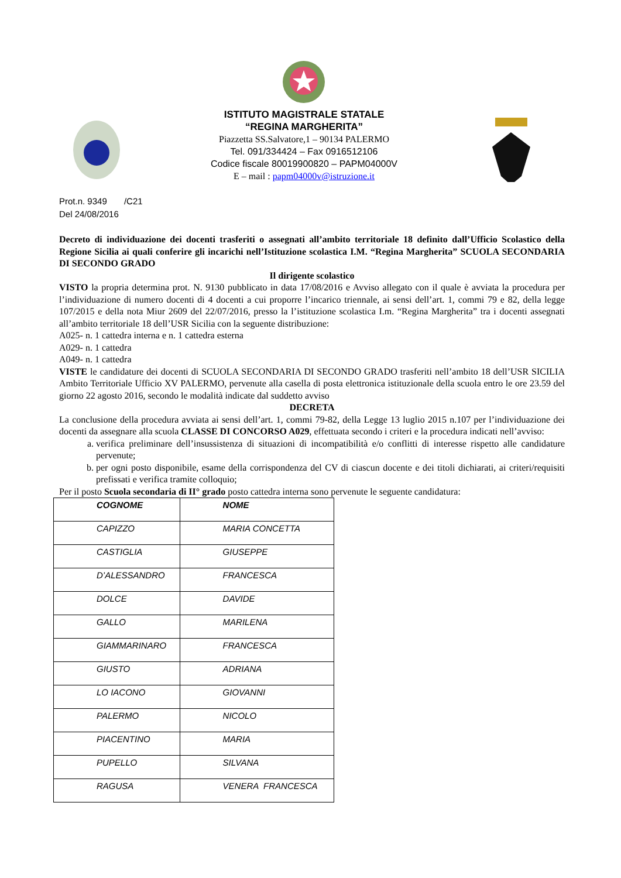ISTITUTO MAGISTRALE STATALE
“REGINA MARGHERITA”
Piazzetta SS.Salvatore,1 – 90134 PALERMO
Tel. 091/334424 – Fax 0916512106
Codice fiscale 80019900820 – PAPM04000V
E – mail : papm04000v@istruzione.it
Prot.n. 9349 /C21
Del 24/08/2016
Decreto di individuazione dei docenti trasferiti o assegnati all’ambito territoriale 18 definito dall’Ufficio Scolastico della Regione Sicilia ai quali conferire gli incarichi nell’Istituzione scolastica I.M. “Regina Margherita” SCUOLA SECONDARIA DI SECONDO GRADO
Il dirigente scolastico
VISTO la propria determina prot. N. 9130 pubblicato in data 17/08/2016 e Avviso allegato con il quale è avviata la procedura per l’individuazione di numero docenti di 4 docenti a cui proporre l’incarico triennale, ai sensi dell’art. 1, commi 79 e 82, della legge 107/2015 e della nota Miur 2609 del 22/07/2016, presso la l’istituzione scolastica I.m. “Regina Margherita” tra i docenti assegnati all’ambito territoriale 18 dell’USR Sicilia con la seguente distribuzione:
A025- n. 1 cattedra interna e n. 1 cattedra esterna
A029- n. 1 cattedra
A049- n. 1 cattedra
VISTE le candidature dei docenti di SCUOLA SECONDARIA DI SECONDO GRADO trasferiti nell’ambito 18 dell’USR SICILIA Ambito Territoriale Ufficio XV PALERMO, pervenute alla casella di posta elettronica istituzionale della scuola entro le ore 23.59 del giorno 22 agosto 2016, secondo le modalità indicate dal suddetto avviso
DECRETA
La conclusione della procedura avviata ai sensi dell’art. 1, commi 79-82, della Legge 13 luglio 2015 n.107 per l’individuazione dei docenti da assegnare alla scuola CLASSE DI CONCORSO A029, effettuata secondo i criteri e la procedura indicati nell’avviso:
a. verifica preliminare dell’insussistenza di situazioni di incompatibilità e/o conflitti di interesse rispetto alle candidature pervenute;
b. per ogni posto disponibile, esame della corrispondenza del CV di ciascun docente e dei titoli dichiarati, ai criteri/requisiti prefissati e verifica tramite colloquio;
Per il posto Scuola secondaria di II° grado posto cattedra interna sono pervenute le seguente candidatura:
| COGNOME | NOME |
| CAPIZZO | MARIA CONCETTA |
| CASTIGLIA | GIUSEPPE |
| D’ALESSANDRO | FRANCESCA |
| DOLCE | DAVIDE |
| GALLO | MARILENA |
| GIAMMARINARO | FRANCESCA |
| GIUSTO | ADRIANA |
| LO IACONO | GIOVANNI |
| PALERMO | NICOLO |
| PIACENTINO | MARIA |
| PUPELLO | SILVANA |
| RAGUSA | VENERA FRANCESCA |